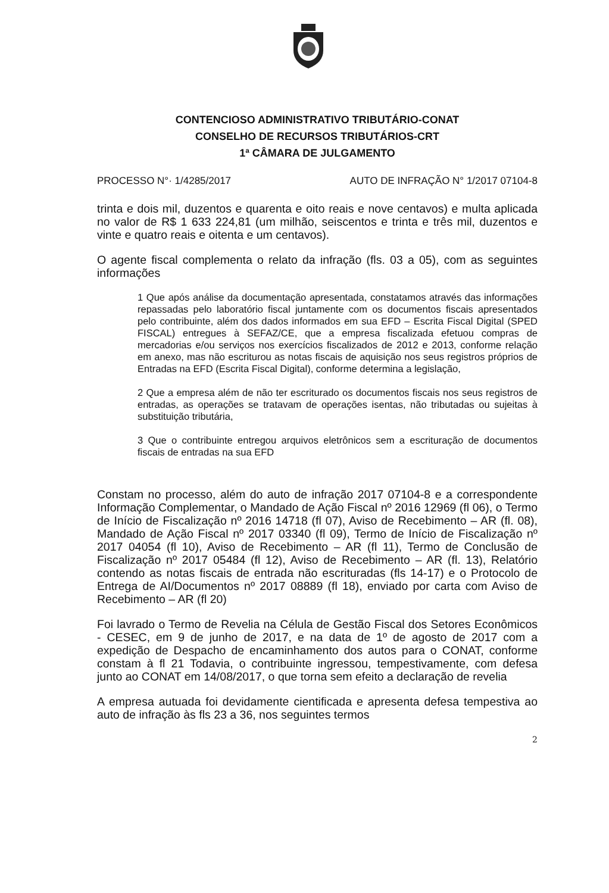CONTENCIOSO ADMINISTRATIVO TRIBUTÁRIO-CONAT
CONSELHO DE RECURSOS TRIBUTÁRIOS-CRT
1ª CÂMARA DE JULGAMENTO
PROCESSO N°· 1/4285/2017 AUTO DE INFRAÇÃO N° 1/2017 07104-8
trinta e dois mil, duzentos e quarenta e oito reais e nove centavos) e multa aplicada no valor de R$ 1 633 224,81 (um milhão, seiscentos e trinta e três mil, duzentos e vinte e quatro reais e oitenta e um centavos).
O agente fiscal complementa o relato da infração (fls. 03 a 05), com as seguintes informações
1 Que após análise da documentação apresentada, constatamos através das informações repassadas pelo laboratório fiscal juntamente com os documentos fiscais apresentados pelo contribuinte, além dos dados informados em sua EFD – Escrita Fiscal Digital (SPED FISCAL) entregues à SEFAZ/CE, que a empresa fiscalizada efetuou compras de mercadorias e/ou serviços nos exercícios fiscalizados de 2012 e 2013, conforme relação em anexo, mas não escriturou as notas fiscais de aquisição nos seus registros próprios de Entradas na EFD (Escrita Fiscal Digital), conforme determina a legislação,
2 Que a empresa além de não ter escriturado os documentos fiscais nos seus registros de entradas, as operações se tratavam de operações isentas, não tributadas ou sujeitas à substituição tributária,
3 Que o contribuinte entregou arquivos eletrônicos sem a escrituração de documentos fiscais de entradas na sua EFD
Constam no processo, além do auto de infração 2017 07104-8 e a correspondente Informação Complementar, o Mandado de Ação Fiscal nº 2016 12969 (fl 06), o Termo de Início de Fiscalização nº 2016 14718 (fl 07), Aviso de Recebimento – AR (fl. 08), Mandado de Ação Fiscal nº 2017 03340 (fl 09), Termo de Início de Fiscalização nº 2017 04054 (fl 10), Aviso de Recebimento – AR (fl 11), Termo de Conclusão de Fiscalização nº 2017 05484 (fl 12), Aviso de Recebimento – AR (fl. 13), Relatório contendo as notas fiscais de entrada não escrituradas (fls 14-17) e o Protocolo de Entrega de AI/Documentos nº 2017 08889 (fl 18), enviado por carta com Aviso de Recebimento – AR (fl 20)
Foi lavrado o Termo de Revelia na Célula de Gestão Fiscal dos Setores Econômicos - CESEC, em 9 de junho de 2017, e na data de 1º de agosto de 2017 com a expedição de Despacho de encaminhamento dos autos para o CONAT, conforme constam à fl 21 Todavia, o contribuinte ingressou, tempestivamente, com defesa junto ao CONAT em 14/08/2017, o que torna sem efeito a declaração de revelia
A empresa autuada foi devidamente cientificada e apresenta defesa tempestiva ao auto de infração às fls 23 a 36, nos seguintes termos
2